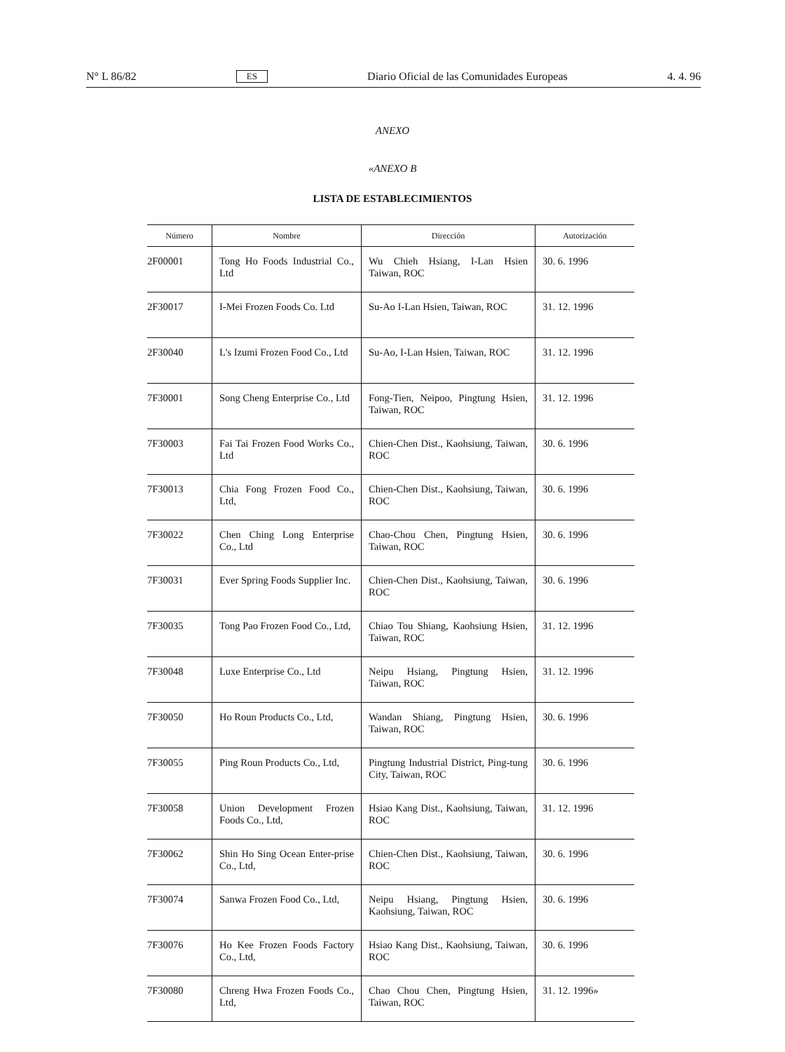N° L 86/82 ES Diario Oficial de las Comunidades Europeas 4. 4. 96
ANEXO
«ANEXO B
LISTA DE ESTABLECIMIENTOS
| Número | Nombre | Dirección | Autorización |
| --- | --- | --- | --- |
| 2F00001 | Tong Ho Foods Industrial Co., Ltd | Wu Chieh Hsiang, I-Lan Hsien Taiwan, ROC | 30. 6. 1996 |
| 2F30017 | I-Mei Frozen Foods Co. Ltd | Su-Ao I-Lan Hsien, Taiwan, ROC | 31. 12. 1996 |
| 2F30040 | L's Izumi Frozen Food Co., Ltd | Su-Ao, I-Lan Hsien, Taiwan, ROC | 31. 12. 1996 |
| 7F30001 | Song Cheng Enterprise Co., Ltd | Fong-Tien, Neipoo, Pingtung Hsien, Taiwan, ROC | 31. 12. 1996 |
| 7F30003 | Fai Tai Frozen Food Works Co., Ltd | Chien-Chen Dist., Kaohsiung, Taiwan, ROC | 30. 6. 1996 |
| 7F30013 | Chia Fong Frozen Food Co., Ltd, | Chien-Chen Dist., Kaohsiung, Taiwan, ROC | 30. 6. 1996 |
| 7F30022 | Chen Ching Long Enterprise Co., Ltd | Chao-Chou Chen, Pingtung Hsien, Taiwan, ROC | 30. 6. 1996 |
| 7F30031 | Ever Spring Foods Supplier Inc. | Chien-Chen Dist., Kaohsiung, Taiwan, ROC | 30. 6. 1996 |
| 7F30035 | Tong Pao Frozen Food Co., Ltd, | Chiao Tou Shiang, Kaohsiung Hsien, Taiwan, ROC | 31. 12. 1996 |
| 7F30048 | Luxe Enterprise Co., Ltd | Neipu Hsiang, Pingtung Hsien, Taiwan, ROC | 31. 12. 1996 |
| 7F30050 | Ho Roun Products Co., Ltd, | Wandan Shiang, Pingtung Hsien, Taiwan, ROC | 30. 6. 1996 |
| 7F30055 | Ping Roun Products Co., Ltd, | Pingtung Industrial District, Ping-tung City, Taiwan, ROC | 30. 6. 1996 |
| 7F30058 | Union Development Frozen Foods Co., Ltd, | Hsiao Kang Dist., Kaohsiung, Taiwan, ROC | 31. 12. 1996 |
| 7F30062 | Shin Ho Sing Ocean Enter-prise Co., Ltd, | Chien-Chen Dist., Kaohsiung, Taiwan, ROC | 30. 6. 1996 |
| 7F30074 | Sanwa Frozen Food Co., Ltd, | Neipu Hsiang, Pingtung Hsien, Kaohsiung, Taiwan, ROC | 30. 6. 1996 |
| 7F30076 | Ho Kee Frozen Foods Factory Co., Ltd, | Hsiao Kang Dist., Kaohsiung, Taiwan, ROC | 30. 6. 1996 |
| 7F30080 | Chreng Hwa Frozen Foods Co., Ltd, | Chao Chou Chen, Pingtung Hsien, Taiwan, ROC | 31. 12. 1996» |